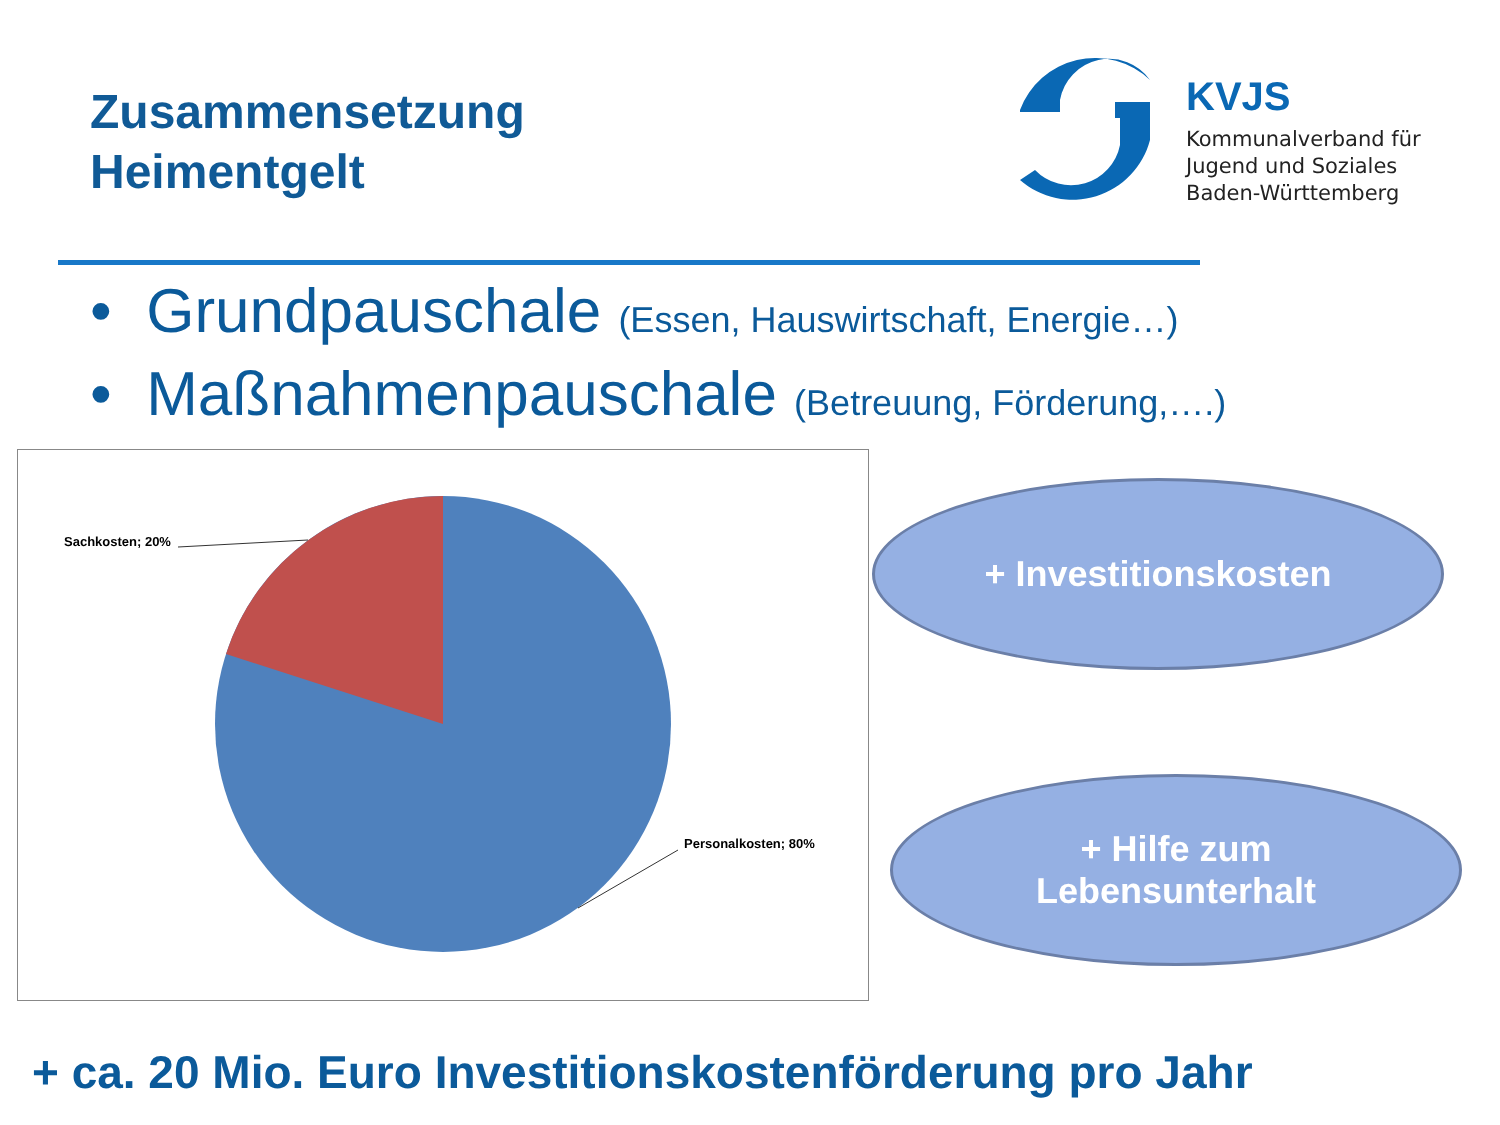Zusammensetzung
Heimentgelt
KVJS
Kommunalverband für
Jugend und Soziales
Baden-Württemberg
• Grundpauschale (Essen, Hauswirtschaft, Energie…)
• Maßnahmenpauschale (Betreuung, Förderung,….)
Sachkosten; 20%
Personalkosten; 80%
+ Investitionskosten
+ Hilfe zum
Lebensunterhalt
+ ca. 20 Mio. Euro Investitionskostenförderung pro Jahr